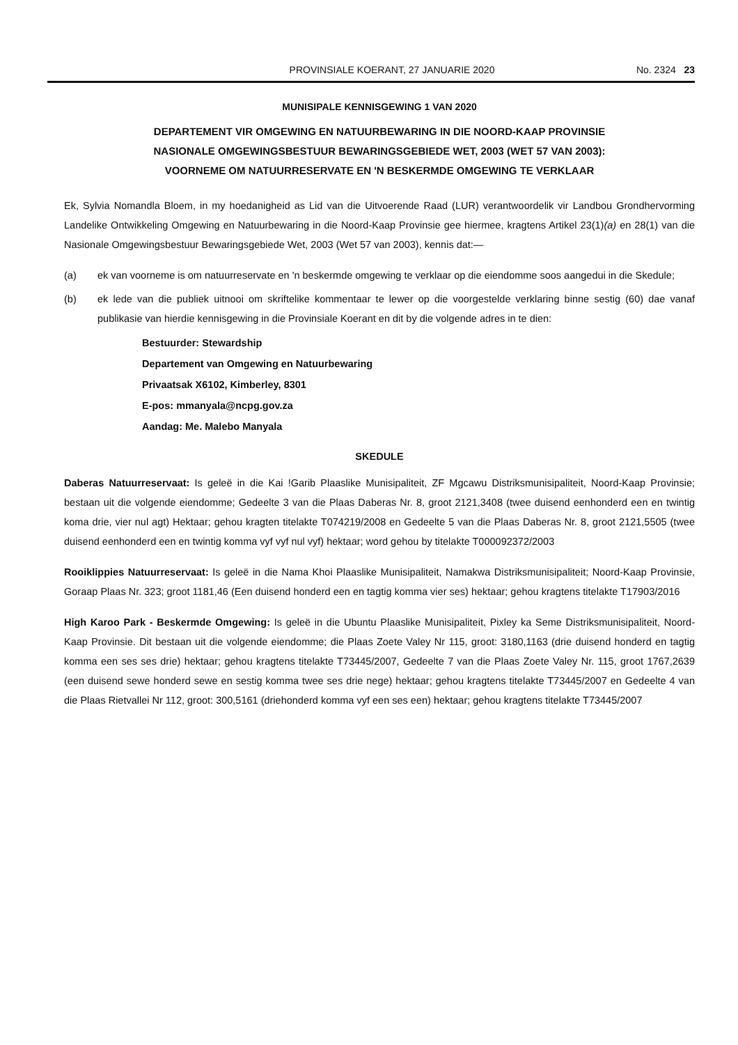PROVINSIALE KOERANT, 27 JANUARIE 2020
No. 2324 23
MUNISIPALE KENNISGEWING 1 VAN 2020
DEPARTEMENT VIR OMGEWING EN NATUURBEWARING IN DIE NOORD-KAAP PROVINSIE
NASIONALE OMGEWINGSBESTUUR BEWARINGSGEBIEDE WET, 2003 (WET 57 VAN 2003):
VOORNEME OM NATUURRESERVATE EN 'N BESKERMDE OMGEWING TE VERKLAAR
Ek, Sylvia Nomandla Bloem, in my hoedanigheid as Lid van die Uitvoerende Raad (LUR) verantwoordelik vir Landbou Grondhervorming Landelike Ontwikkeling Omgewing en Natuurbewaring in die Noord-Kaap Provinsie gee hiermee, kragtens Artikel 23(1)(a) en 28(1) van die Nasionale Omgewingsbestuur Bewaringsgebiede Wet, 2003 (Wet 57 van 2003), kennis dat:—
(a) ek van voorneme is om natuurreservate en 'n beskermde omgewing te verklaar op die eiendomme soos aangedui in die Skedule;
(b) ek lede van die publiek uitnooi om skriftelike kommentaar te lewer op die voorgestelde verklaring binne sestig (60) dae vanaf publikasie van hierdie kennisgewing in die Provinsiale Koerant en dit by die volgende adres in te dien:
Bestuurder: Stewardship
Departement van Omgewing en Natuurbewaring
Privaatsak X6102, Kimberley, 8301
E-pos: mmanyala@ncpg.gov.za
Aandag: Me. Malebo Manyala
SKEDULE
Daberas Natuurreservaat: Is geleë in die Kai !Garib Plaaslike Munisipaliteit, ZF Mgcawu Distriksmunisipaliteit, Noord-Kaap Provinsie; bestaan uit die volgende eiendomme; Gedeelte 3 van die Plaas Daberas Nr. 8, groot 2121,3408 (twee duisend eenhonderd een en twintig koma drie, vier nul agt) Hektaar; gehou kragten titelakte T074219/2008 en Gedeelte 5 van die Plaas Daberas Nr. 8, groot 2121,5505 (twee duisend eenhonderd een en twintig komma vyf vyf nul vyf) hektaar; word gehou by titelakte T000092372/2003
Rooiklippies Natuurreservaat: Is geleë in die Nama Khoi Plaaslike Munisipaliteit, Namakwa Distriksmunisipaliteit; Noord-Kaap Provinsie, Goraap Plaas Nr. 323; groot 1181,46 (Een duisend honderd een en tagtig komma vier ses) hektaar; gehou kragtens titelakte T17903/2016
High Karoo Park - Beskermde Omgewing: Is geleë in die Ubuntu Plaaslike Munisipaliteit, Pixley ka Seme Distriksmunisipaliteit, Noord-Kaap Provinsie. Dit bestaan uit die volgende eiendomme; die Plaas Zoete Valey Nr 115, groot: 3180,1163 (drie duisend honderd en tagtig komma een ses ses drie) hektaar; gehou kragtens titelakte T73445/2007, Gedeelte 7 van die Plaas Zoete Valey Nr. 115, groot 1767,2639 (een duisend sewe honderd sewe en sestig komma twee ses drie nege) hektaar; gehou kragtens titelakte T73445/2007 en Gedeelte 4 van die Plaas Rietvallei Nr 112, groot: 300,5161 (driehonderd komma vyf een ses een) hektaar; gehou kragtens titelakte T73445/2007